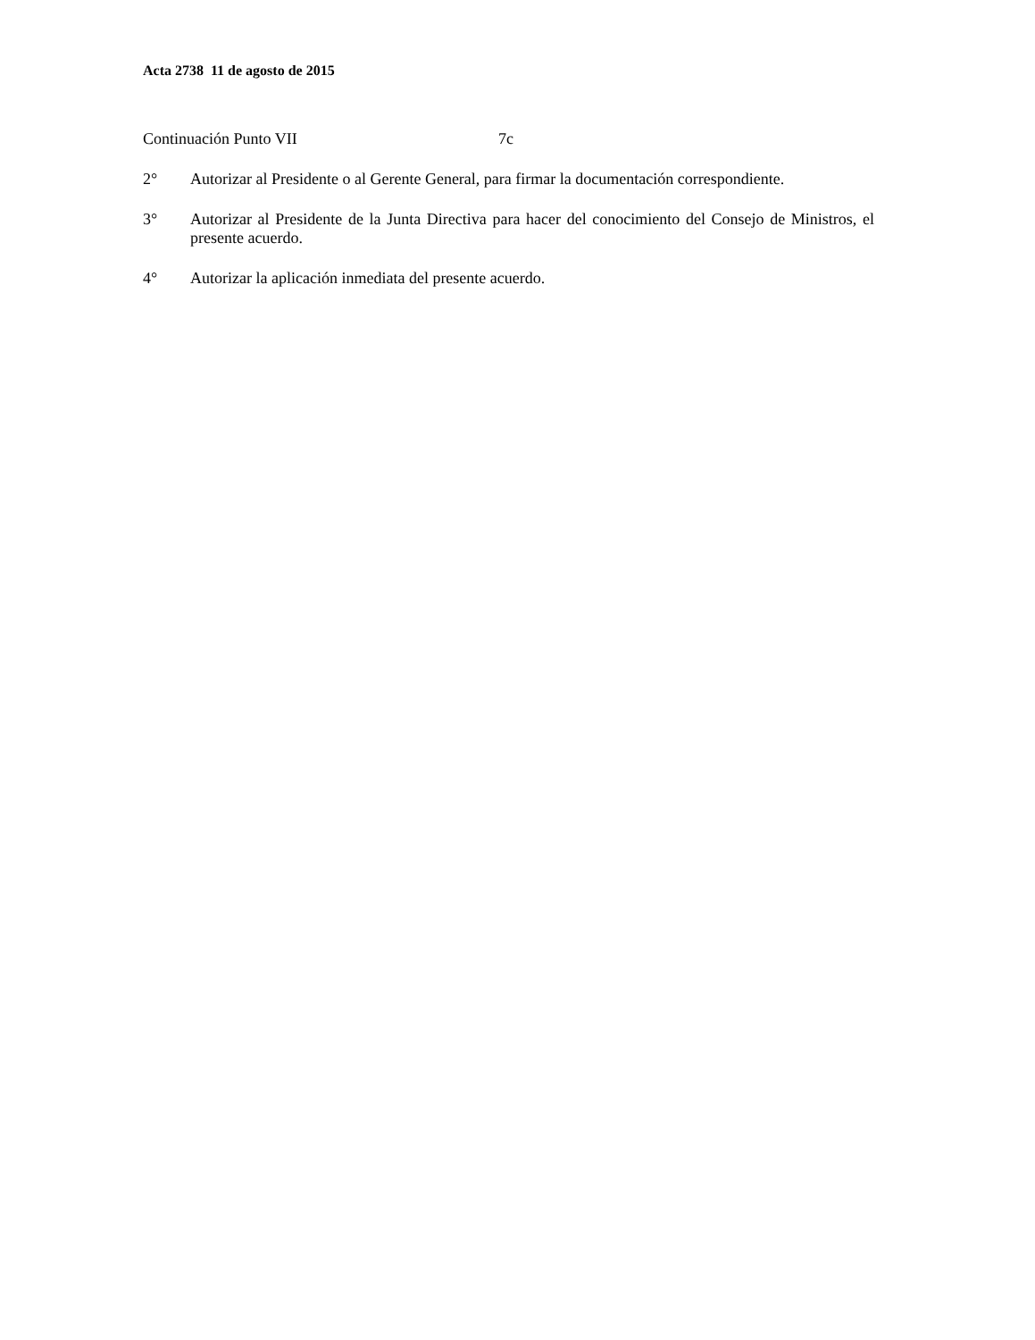Acta 2738 11 de agosto de 2015
Continuación Punto VII 7c
2° Autorizar al Presidente o al Gerente General, para firmar la documentación correspondiente.
3° Autorizar al Presidente de la Junta Directiva para hacer del conocimiento del Consejo de Ministros, el presente acuerdo.
4° Autorizar la aplicación inmediata del presente acuerdo.